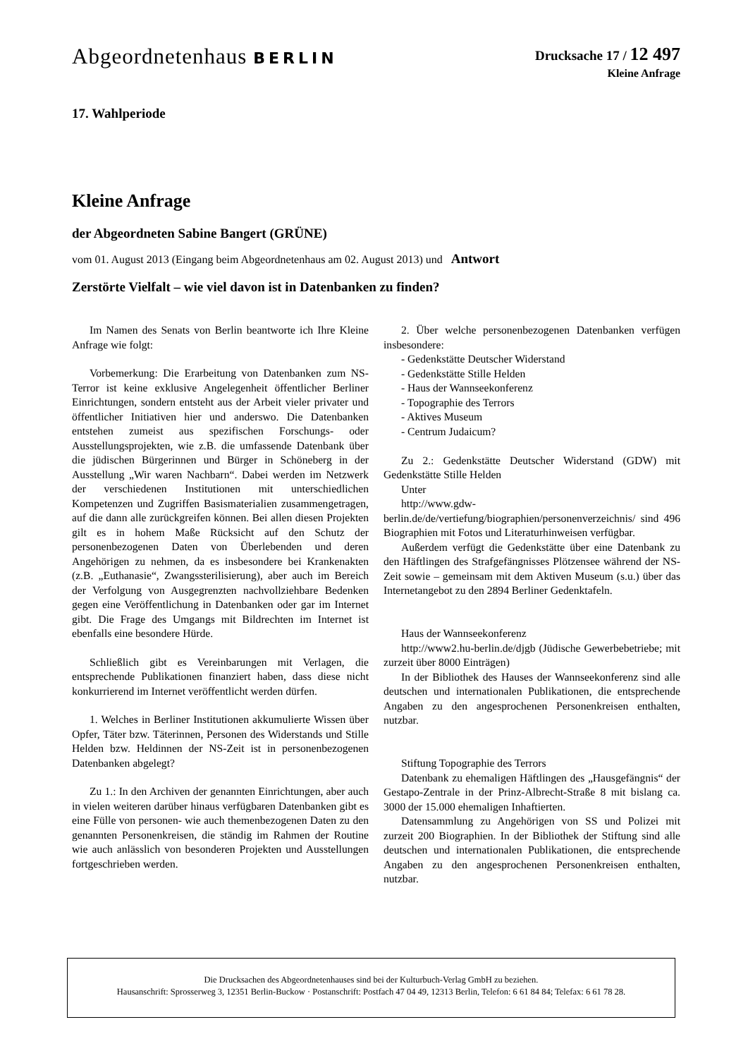Abgeordnetenhaus BERLIN
Drucksache 17 / 12 497
Kleine Anfrage
17. Wahlperiode
Kleine Anfrage
der Abgeordneten Sabine Bangert (GRÜNE)
vom 01. August 2013 (Eingang beim Abgeordnetenhaus am 02. August 2013) und Antwort
Zerstörte Vielfalt – wie viel davon ist in Datenbanken zu finden?
Im Namen des Senats von Berlin beantworte ich Ihre Kleine Anfrage wie folgt:
Vorbemerkung: Die Erarbeitung von Datenbanken zum NS-Terror ist keine exklusive Angelegenheit öffentlicher Berliner Einrichtungen, sondern entsteht aus der Arbeit vieler privater und öffentlicher Initiativen hier und anderswo. Die Datenbanken entstehen zumeist aus spezifischen Forschungs- oder Ausstellungsprojekten, wie z.B. die umfassende Datenbank über die jüdischen Bürgerinnen und Bürger in Schöneberg in der Ausstellung „Wir waren Nachbarn“. Dabei werden im Netzwerk der verschiedenen Institutionen mit unterschiedlichen Kompetenzen und Zugriffen Basismaterialien zusammengetragen, auf die dann alle zurückgreifen können. Bei allen diesen Projekten gilt es in hohem Maße Rücksicht auf den Schutz der personenbezogenen Daten von Überlebenden und deren Angehörigen zu nehmen, da es insbesondere bei Krankenakten (z.B. „Euthanasie“, Zwangssterilisierung), aber auch im Bereich der Verfolgung von Ausgegrenzten nachvollziehbare Bedenken gegen eine Veröffentlichung in Datenbanken oder gar im Internet gibt. Die Frage des Umgangs mit Bildrechten im Internet ist ebenfalls eine besondere Hürde.
Schließlich gibt es Vereinbarungen mit Verlagen, die entsprechende Publikationen finanziert haben, dass diese nicht konkurrierend im Internet veröffentlicht werden dürfen.
1. Welches in Berliner Institutionen akkumulierte Wissen über Opfer, Täter bzw. Täterinnen, Personen des Widerstands und Stille Helden bzw. Heldinnen der NS-Zeit ist in personenbezogenen Datenbanken abgelegt?
Zu 1.: In den Archiven der genannten Einrichtungen, aber auch in vielen weiteren darüber hinaus verfügbaren Datenbanken gibt es eine Fülle von personen- wie auch themenbezogenen Daten zu den genannten Personenkreisen, die ständig im Rahmen der Routine wie auch anlässlich von besonderen Projekten und Ausstellungen fortgeschrieben werden.
2. Über welche personenbezogenen Datenbanken verfügen insbesondere:
- Gedenkstätte Deutscher Widerstand
- Gedenkstätte Stille Helden
- Haus der Wannseekonferenz
- Topographie des Terrors
- Aktives Museum
- Centrum Judaicum?
Zu 2.: Gedenkstätte Deutscher Widerstand (GDW) mit Gedenkstätte Stille Helden
Unter
http://www.gdw-
berlin.de/de/vertiefung/biographien/personenverzeichnis/ sind 496 Biographien mit Fotos und Literaturhinweisen verfügbar.
Außerdem verfügt die Gedenkstätte über eine Datenbank zu den Häftlingen des Strafgefängnisses Plötzensee während der NS-Zeit sowie – gemeinsam mit dem Aktiven Museum (s.u.) über das Internetangebot zu den 2894 Berliner Gedenktafeln.
Haus der Wannseekonferenz
http://www2.hu-berlin.de/djgb (Jüdische Gewerbebetriebe; mit zurzeit über 8000 Einträgen)
In der Bibliothek des Hauses der Wannseekonferenz sind alle deutschen und internationalen Publikationen, die entsprechende Angaben zu den angesprochenen Personenkreisen enthalten, nutzbar.
Stiftung Topographie des Terrors
Datenbank zu ehemaligen Häftlingen des „Hausgefängnis“ der Gestapo-Zentrale in der Prinz-Albrecht-Straße 8 mit bislang ca. 3000 der 15.000 ehemaligen Inhaftierten.
Datensammlung zu Angehörigen von SS und Polizei mit zurzeit 200 Biographien. In der Bibliothek der Stiftung sind alle deutschen und internationalen Publikationen, die entsprechende Angaben zu den angesprochenen Personenkreisen enthalten, nutzbar.
Die Drucksachen des Abgeordnetenhauses sind bei der Kulturbuch-Verlag GmbH zu beziehen.
Hausanschrift: Sprosserweg 3, 12351 Berlin-Buckow · Postanschrift: Postfach 47 04 49, 12313 Berlin, Telefon: 6 61 84 84; Telefax: 6 61 78 28.